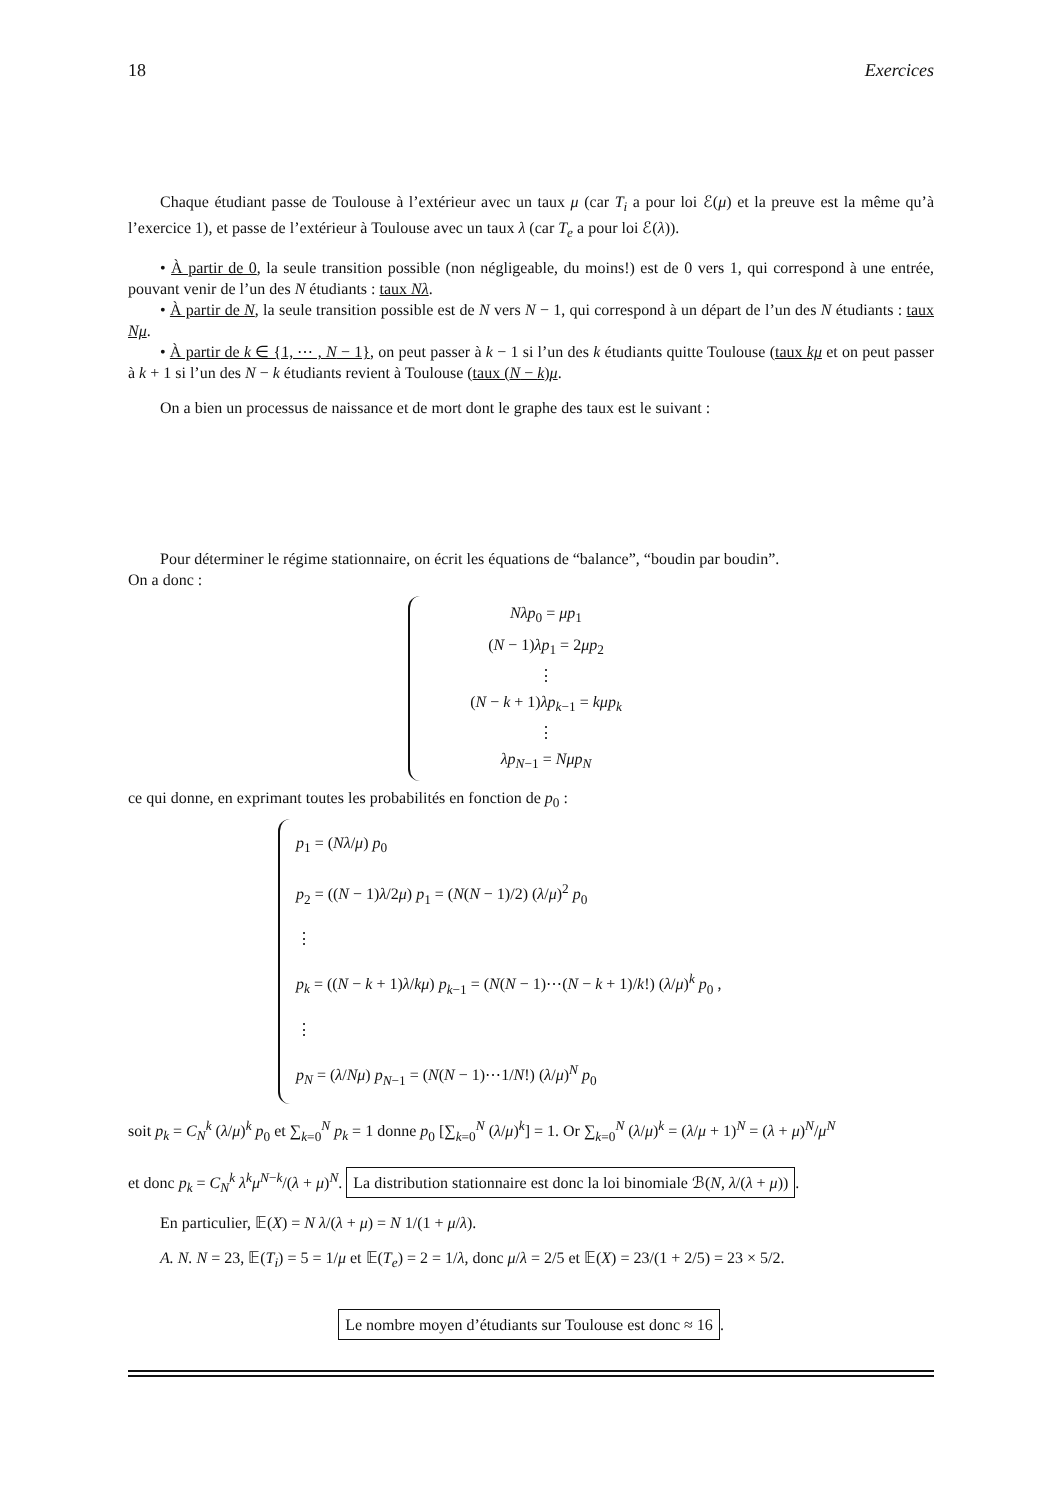18 Exercices
Chaque étudiant passe de Toulouse à l’extérieur avec un taux μ (car T<sub>i</sub> a pour loi ℰ(μ) et la preuve est la même qu’à l’exercice 1), et passe de l’extérieur à Toulouse avec un taux λ (car T<sub>e</sub> a pour loi ℰ(λ)).
• À partir de 0, la seule transition possible (non négligeable, du moins!) est de 0 vers 1, qui correspond à une entrée, pouvant venir de l’un des N étudiants : taux Nλ.
• À partir de N, la seule transition possible est de N vers N − 1, qui correspond à un départ de l’un des N étudiants : taux Nμ.
• À partir de k ∈ {1, ⋯ , N − 1}, on peut passer à k − 1 si l’un des k étudiants quitte Toulouse (taux kμ et on peut passer à k + 1 si l’un des N − k étudiants revient à Toulouse (taux (N − k)μ.
On a bien un processus de naissance et de mort dont le graphe des taux est le suivant :
Pour déterminer le régime stationnaire, on écrit les équations de “balance”, “boudin par boudin”.
On a donc :
Nλp<sub>0</sub> = μp<sub>1</sub>
(N − 1)λp<sub>1</sub> = 2μp<sub>2</sub>
⋮
(N − k + 1)λp<sub>k−1</sub> = kμp<sub>k</sub>
⋮
λp<sub>N−1</sub> = Nμp<sub>N</sub>
ce qui donne, en exprimant toutes les probabilités en fonction de p<sub>0</sub> :
p<sub>1</sub> = (Nλ/μ) p<sub>0</sub>
p<sub>2</sub> = ((N − 1)λ/2μ) p<sub>1</sub> = (N(N − 1)/2) (λ/μ)<sup>2</sup> p<sub>0</sub>
⋮
p<sub>k</sub> = ((N − k + 1)λ/kμ) p<sub>k−1</sub> = (N(N − 1)⋯(N − k + 1)/k!) (λ/μ)<sup>k</sup> p<sub>0</sub> ,
⋮
p<sub>N</sub> = (λ/Nμ) p<sub>N−1</sub> = (N(N − 1)⋯1/N!) (λ/μ)<sup>N</sup> p<sub>0</sub>
soit p<sub>k</sub> = C<sub>N</sub><sup>k</sup> (λ/μ)<sup>k</sup> p<sub>0</sub> et ∑<sub>k=0</sub><sup>N</sup> p<sub>k</sub> = 1 donne p<sub>0</sub> [∑<sub>k=0</sub><sup>N</sup> (λ/μ)<sup>k</sup>] = 1. Or ∑<sub>k=0</sub><sup>N</sup> (λ/μ)<sup>k</sup> = (λ/μ + 1)<sup>N</sup> = (λ + μ)<sup>N</sup>/μ<sup>N</sup>
et donc p<sub>k</sub> = C<sub>N</sub><sup>k</sup> λ<sup>k</sup>μ<sup>N−k</sup>/(λ + μ)<sup>N</sup>. La distribution stationnaire est donc la loi binomiale ℬ(N, λ/(λ + μ)).
En particulier, 𝔼(X) = N λ/(λ + μ) = N 1/(1 + μ/λ).
A. N. N = 23, 𝔼(T<sub>i</sub>) = 5 = 1/μ et 𝔼(T<sub>e</sub>) = 2 = 1/λ, donc μ/λ = 2/5 et 𝔼(X) = 23/(1 + 2/5) = 23 × 5/2.
Le nombre moyen d’étudiants sur Toulouse est donc ≈ 16.